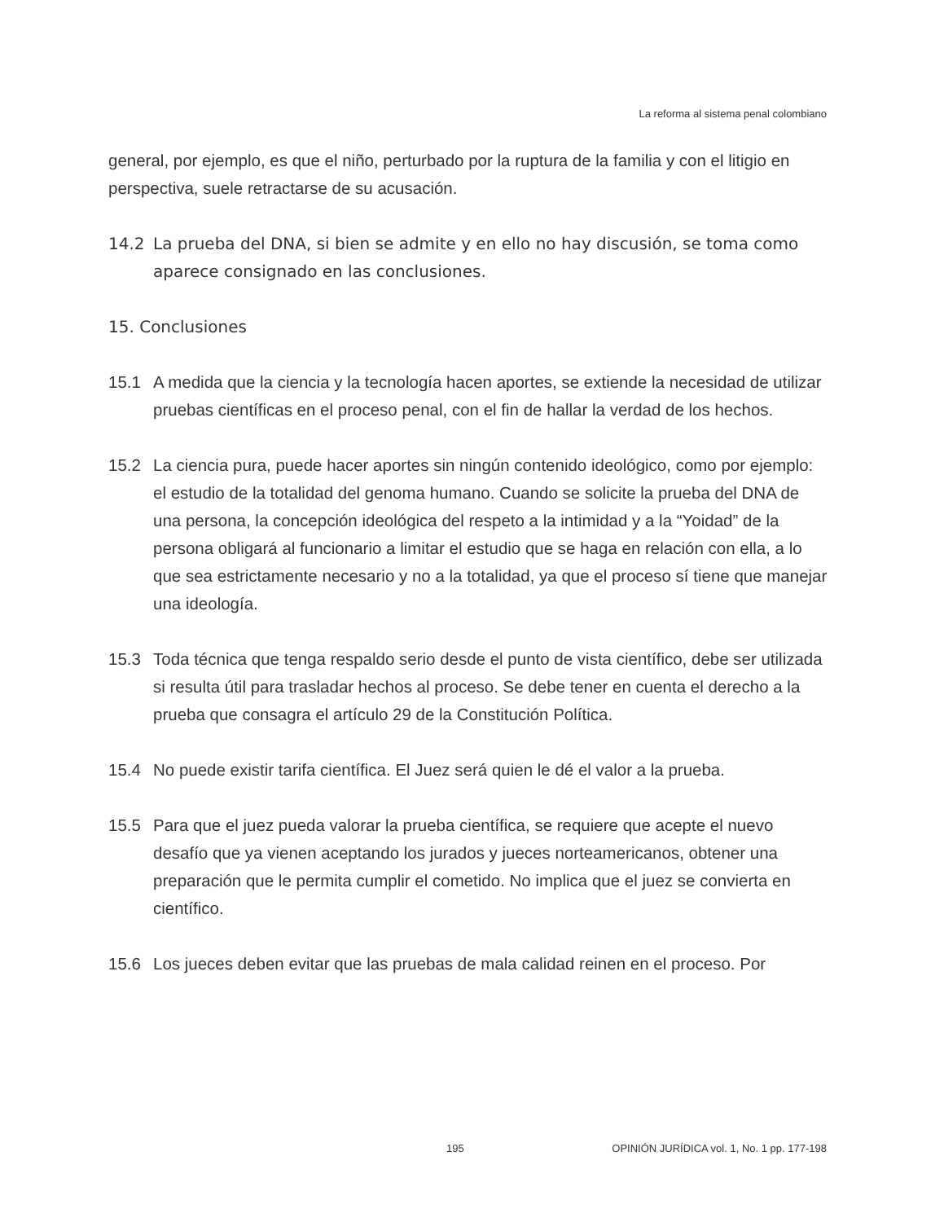La reforma al sistema penal colombiano
general, por ejemplo, es que el niño, perturbado por la ruptura de la familia y con el litigio en perspectiva, suele retractarse de su acusación.
14.2 La prueba del DNA, si bien se admite y en ello no hay discusión, se toma como aparece consignado en las conclusiones.
15. Conclusiones
15.1 A medida que la ciencia y la tecnología hacen aportes, se extiende la necesidad de utilizar pruebas científicas en el proceso penal, con el fin de hallar la verdad de los hechos.
15.2 La ciencia pura, puede hacer aportes sin ningún contenido ideológico, como por ejemplo: el estudio de la totalidad del genoma humano. Cuando se solicite la prueba del DNA de una persona, la concepción ideológica del respeto a la intimidad y a la “Yoidad” de la persona obligará al funcionario a limitar el estudio que se haga en relación con ella, a lo que sea estrictamente necesario y no a la totalidad, ya que el proceso sí tiene que manejar una ideología.
15.3 Toda técnica que tenga respaldo serio desde el punto de vista científico, debe ser utilizada si resulta útil para trasladar hechos al proceso. Se debe tener en cuenta el derecho a la prueba que consagra el artículo 29 de la Constitución Política.
15.4 No puede existir tarifa científica. El Juez será quien le dé el valor a la prueba.
15.5 Para que el juez pueda valorar la prueba científica, se requiere que acepte el nuevo desafío que ya vienen aceptando los jurados y jueces norteamericanos, obtener una preparación que le permita cumplir el cometido. No implica que el juez se convierta en científico.
15.6 Los jueces deben evitar que las pruebas de mala calidad reinen en el proceso. Por
195 OPINIÓN JURÍDICA vol. 1, No. 1 pp. 177-198